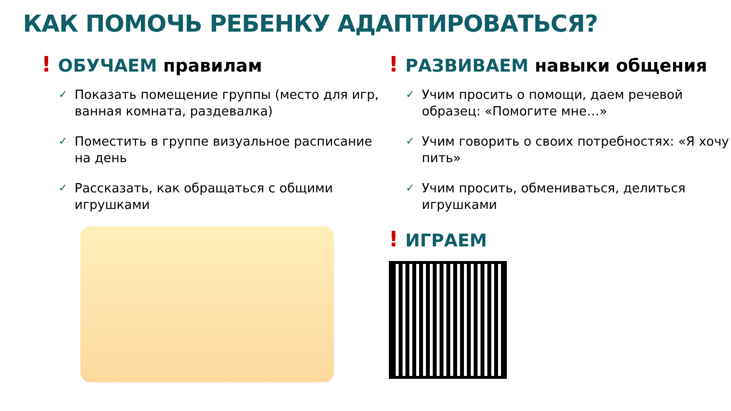КАК ПОМОЧЬ РЕБЕНКУ АДАПТИРОВАТЬСЯ?
! ОБУЧАЕМ правилам
✓ Показать помещение группы (место для игр, ванная комната, раздевалка)
✓ Поместить в группе визуальное расписание на день
✓ Рассказать, как обращаться с общими игрушками
! РАЗВИВАЕМ навыки общения
✓ Учим просить о помощи, даем речевой образец: «Помогите мне…»
✓ Учим говорить о своих потребностях: «Я хочу пить»
✓ Учим просить, обмениваться, делиться игрушками
! ИГРАЕМ